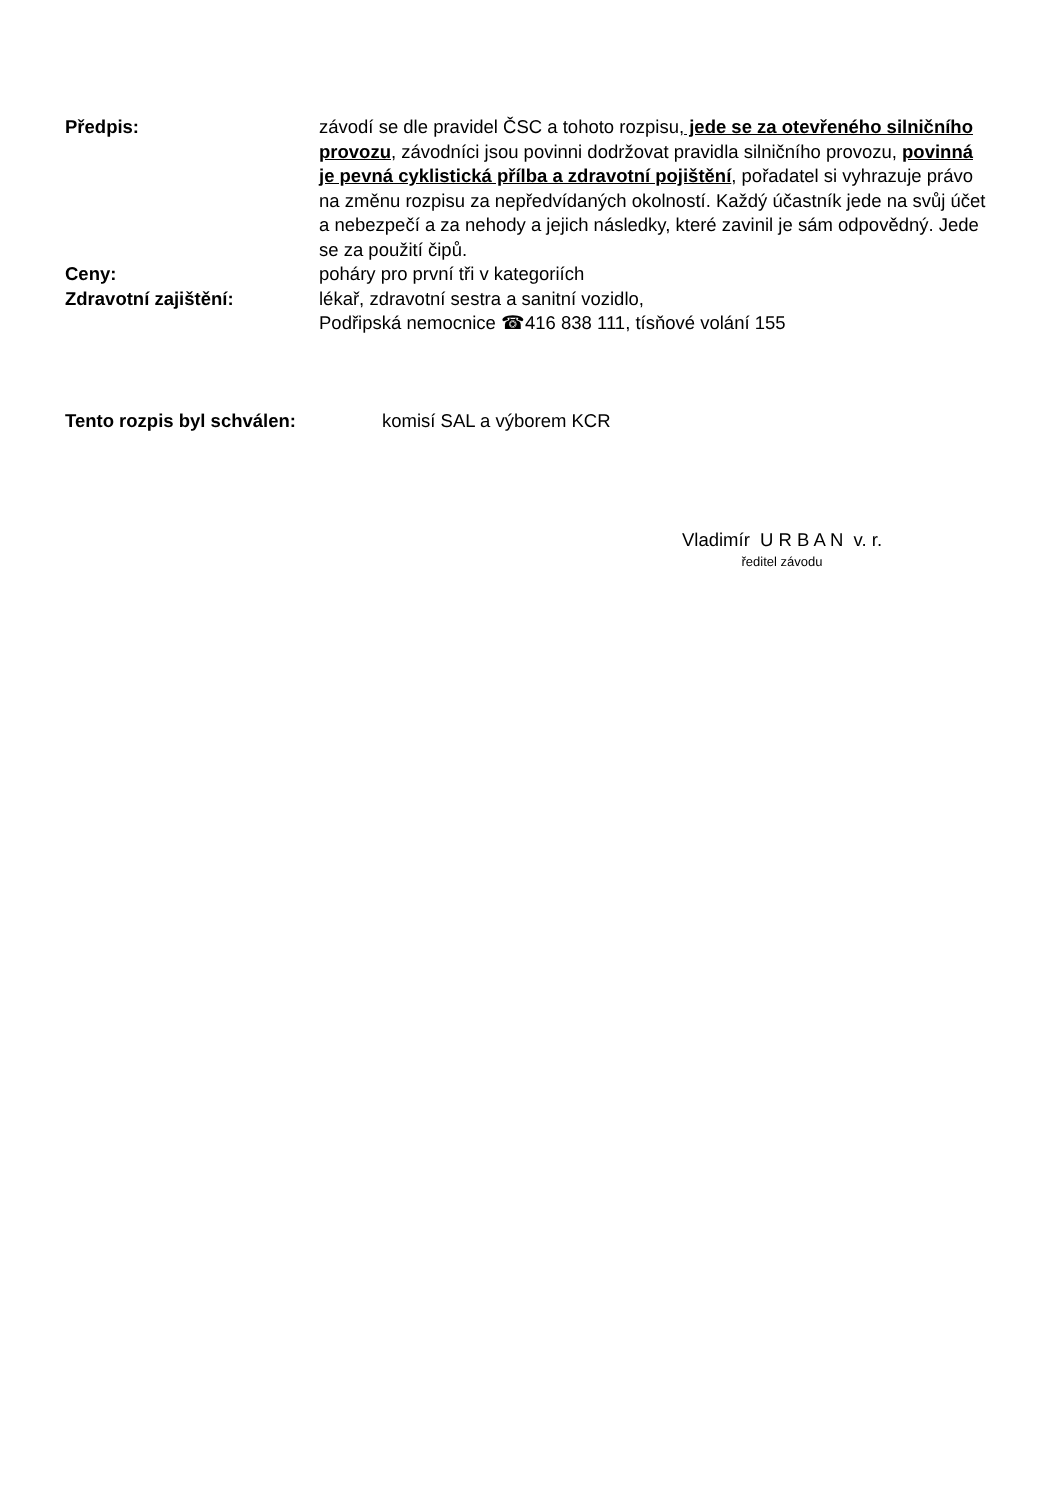Předpis: závodí se dle pravidel ČSC a tohoto rozpisu, jede se za otevřeného silničního provozu, závodníci jsou povinni dodržovat pravidla silničního provozu, povinná je pevná cyklistická přílba a zdravotní pojištění, pořadatel si vyhrazuje právo na změnu rozpisu za nepředvídaných okolností. Každý účastník jede na svůj účet a nebezpečí a za nehody a jejich následky, které zavinil je sám odpovědný. Jede se za použití čipů.
Ceny: poháry pro první tři v kategoriích
Zdravotní zajištění: lékař, zdravotní sestra a sanitní vozidlo,
Podřipská nemocnice ☎416 838 111, tísňové volání 155
Tento rozpis byl schválen: komisí SAL a výborem KCR
Vladimír U R B A N v. r.
ředitel závodu